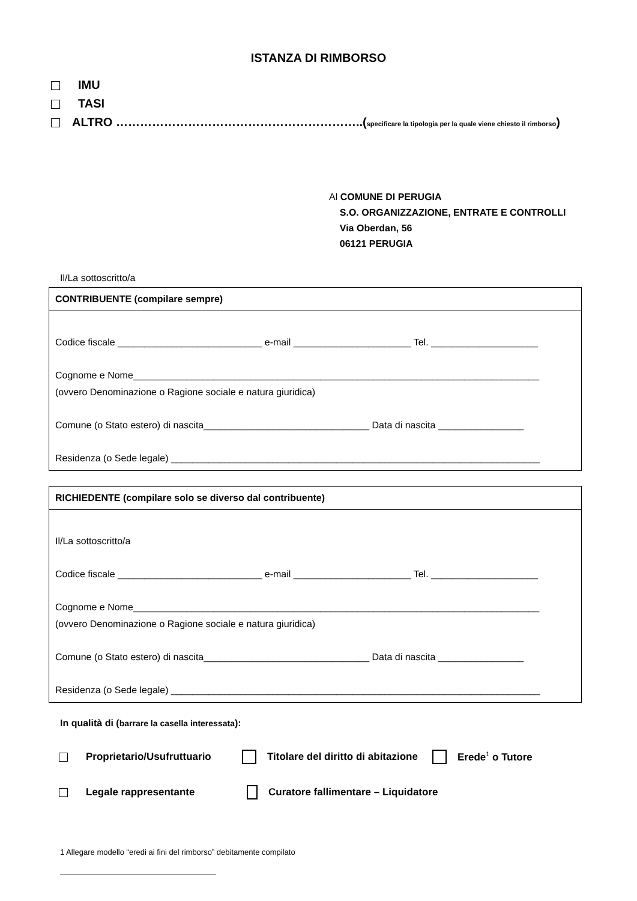ISTANZA DI RIMBORSO
IMU
TASI
ALTRO ……………………………………………………..(specificare la tipologia per la quale viene chiesto il rimborso)
Al COMUNE DI PERUGIA
S.O. ORGANIZZAZIONE, ENTRATE E CONTROLLI
Via Oberdan, 56
06121 PERUGIA
Il/La sottoscritto/a
CONTRIBUENTE (compilare sempre)
Codice fiscale ___________________________ e-mail ______________________ Tel. ____________________
Cognome e Nome____________________________________________________________________________
(ovvero Denominazione o Ragione sociale e natura giuridica)
Comune (o Stato estero) di nascita_______________________________ Data di nascita ________________
Residenza (o Sede legale) _____________________________________________________________________
RICHIEDENTE (compilare solo se diverso dal contribuente)
Il/La sottoscritto/a
Codice fiscale ___________________________ e-mail ______________________ Tel. ____________________
Cognome e Nome____________________________________________________________________________
(ovvero Denominazione o Ragione sociale e natura giuridica)
Comune (o Stato estero) di nascita_______________________________ Data di nascita ________________
Residenza (o Sede legale) _____________________________________________________________________
In qualità di (barrare la casella interessata):
Proprietario/Usufruttuario Titolare del diritto di abitazione Erede<sup>1</sup> o Tutore
Legale rappresentante Curatore fallimentare – Liquidatore
1 Allegare modello “eredi ai fini del rimborso” debitamente compilato